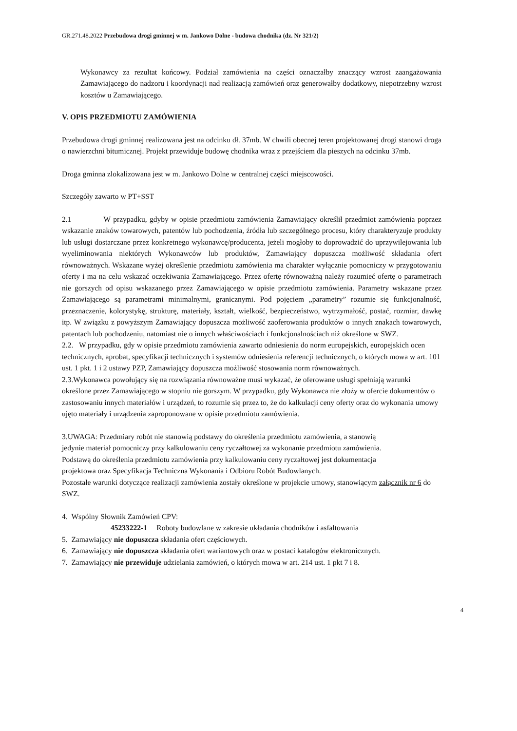GR.271.48.2022 Przebudowa drogi gminnej w m. Jankowo Dolne - budowa chodnika (dz. Nr 321/2)
Wykonawcy za rezultat końcowy. Podział zamówienia na części oznaczałby znaczący wzrost zaangażowania Zamawiającego do nadzoru i koordynacji nad realizacją zamówień oraz generowałby dodatkowy, niepotrzebny wzrost kosztów u Zamawiającego.
V. OPIS PRZEDMIOTU ZAMÓWIENIA
Przebudowa drogi gminnej realizowana jest na odcinku dł. 37mb. W chwili obecnej teren projektowanej drogi stanowi droga o nawierzchni bitumicznej. Projekt przewiduje budowę chodnika wraz z przejściem dla pieszych na odcinku 37mb.
Droga gminna zlokalizowana jest w m. Jankowo Dolne w centralnej części miejscowości.
Szczegóły zawarto w PT+SST
2.1 W przypadku, gdyby w opisie przedmiotu zamówienia Zamawiający określił przedmiot zamówienia poprzez wskazanie znaków towarowych, patentów lub pochodzenia, źródła lub szczególnego procesu, który charakteryzuje produkty lub usługi dostarczane przez konkretnego wykonawcę/producenta, jeżeli mogłoby to doprowadzić do uprzywilejowania lub wyeliminowania niektórych Wykonawców lub produktów, Zamawiający dopuszcza możliwość składania ofert równoważnych. Wskazane wyżej określenie przedmiotu zamówienia ma charakter wyłącznie pomocniczy w przygotowaniu oferty i ma na celu wskazać oczekiwania Zamawiającego. Przez ofertę równoważną należy rozumieć ofertę o parametrach nie gorszych od opisu wskazanego przez Zamawiającego w opisie przedmiotu zamówienia. Parametry wskazane przez Zamawiającego są parametrami minimalnymi, granicznymi. Pod pojęciem „parametry” rozumie się funkcjonalność, przeznaczenie, kolorystykę, strukturę, materiały, kształt, wielkość, bezpieczeństwo, wytrzymałość, postać, rozmiar, dawkę itp. W związku z powyższym Zamawiający dopuszcza możliwość zaoferowania produktów o innych znakach towarowych, patentach lub pochodzeniu, natomiast nie o innych właściwościach i funkcjonalnościach niż określone w SWZ.
2.2. W przypadku, gdy w opisie przedmiotu zamówienia zawarto odniesienia do norm europejskich, europejskich ocen technicznych, aprobat, specyfikacji technicznych i systemów odniesienia referencji technicznych, o których mowa w art. 101 ust. 1 pkt. 1 i 2 ustawy PZP, Zamawiający dopuszcza możliwość stosowania norm równoważnych.
2.3.Wykonawca powołujący się na rozwiązania równoważne musi wykazać, że oferowane usługi spełniają warunki określone przez Zamawiającego w stopniu nie gorszym. W przypadku, gdy Wykonawca nie złoży w ofercie dokumentów o zastosowaniu innych materiałów i urządzeń, to rozumie się przez to, że do kalkulacji ceny oferty oraz do wykonania umowy ujęto materiały i urządzenia zaproponowane w opisie przedmiotu zamówienia.
3.UWAGA: Przedmiary robót nie stanowią podstawy do określenia przedmiotu zamówienia, a stanowią jedynie materiał pomocniczy przy kalkulowaniu ceny ryczałtowej za wykonanie przedmiotu zamówienia. Podstawą do określenia przedmiotu zamówienia przy kalkulowaniu ceny ryczałtowej jest dokumentacja projektowa oraz Specyfikacja Techniczna Wykonania i Odbioru Robót Budowlanych.
Pozostałe warunki dotyczące realizacji zamówienia zostały określone w projekcie umowy, stanowiącym załącznik nr 6 do SWZ.
4. Wspólny Słownik Zamówień CPV:
45233222-1 Roboty budowlane w zakresie układania chodników i asfaltowania
5. Zamawiający nie dopuszcza składania ofert częściowych.
6. Zamawiający nie dopuszcza składania ofert wariantowych oraz w postaci katalogów elektronicznych.
7. Zamawiający nie przewiduje udzielania zamówień, o których mowa w art. 214 ust. 1 pkt 7 i 8.
4